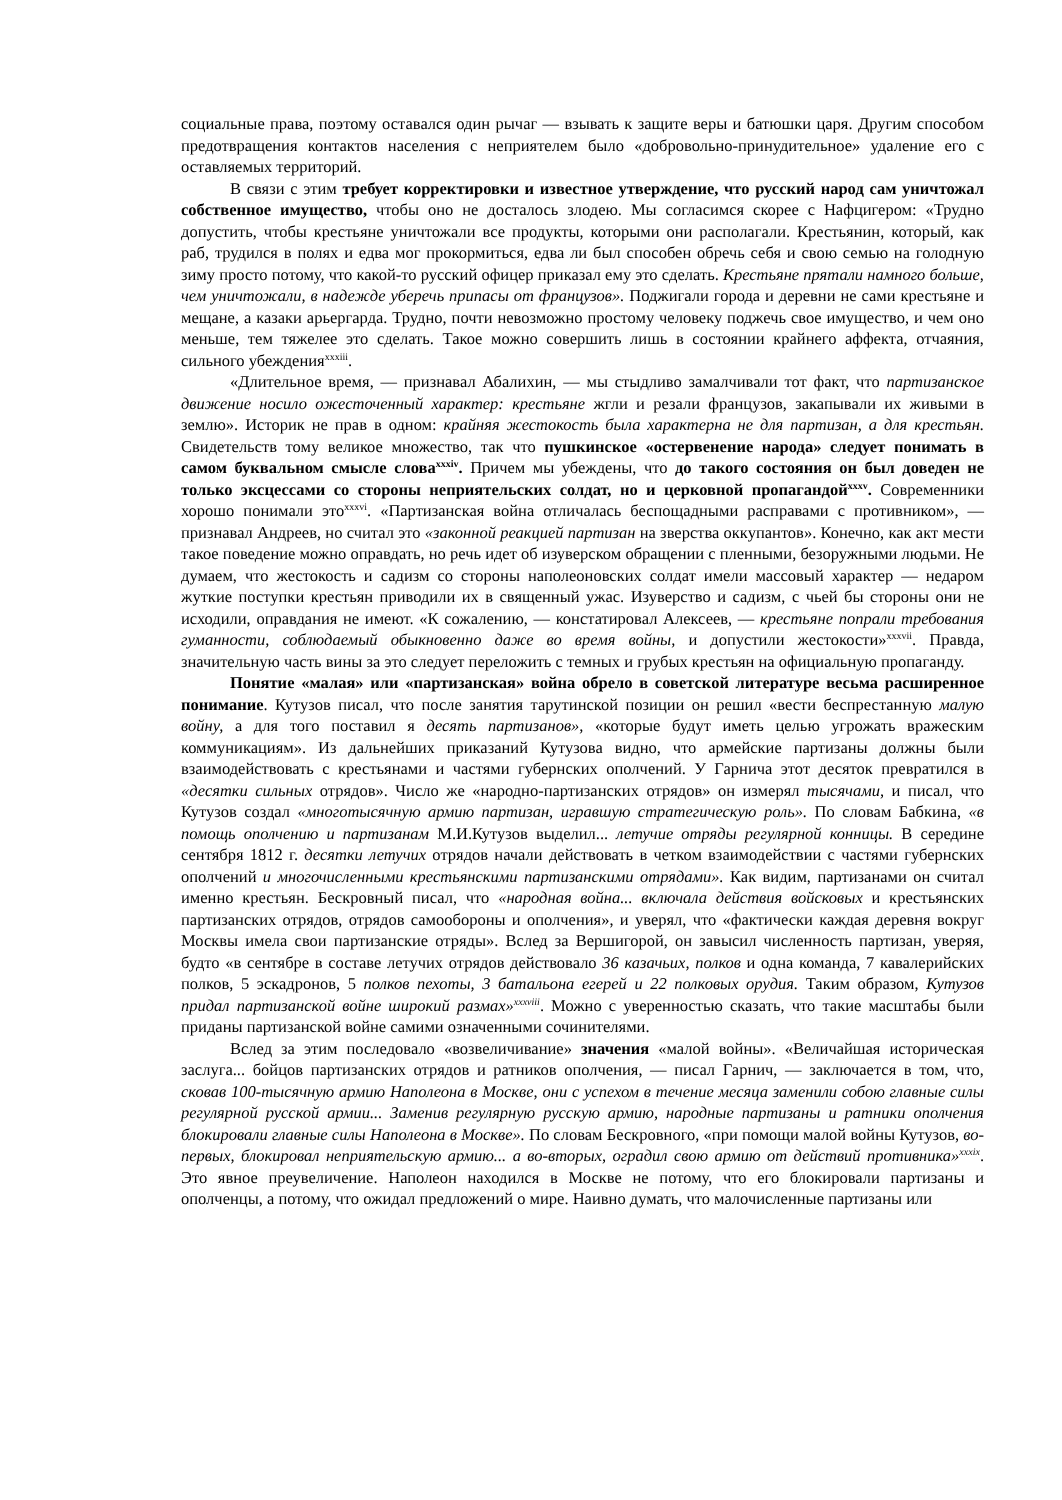социальные права, поэтому оставался один рычаг — взывать к защите веры и батюшки царя. Другим способом предотвращения контактов населения с неприятелем было «добровольно-принудительное» удаление его с оставляемых территорий.
В связи с этим требует корректировки и известное утверждение, что русский народ сам уничтожал собственное имущество, чтобы оно не досталось злодею. Мы согласимся скорее с Нафцигером: «Трудно допустить, чтобы крестьяне уничтожали все продукты, которыми они располагали. Крестьянин, который, как раб, трудился в полях и едва мог прокормиться, едва ли был способен обречь себя и свою семью на голодную зиму просто потому, что какой-то русский офицер приказал ему это сделать. Крестьяне прятали намного больше, чем уничтожали, в надежде уберечь припасы от французов». Поджигали города и деревни не сами крестьяне и мещане, а казаки арьергарда. Трудно, почти невозможно простому человеку поджечь свое имущество, и чем оно меньше, тем тяжелее это сделать. Такое можно совершить лишь в состоянии крайнего аффекта, отчаяния, сильного убеждения<sup>xxxiii</sup>.
«Длительное время, — признавал Абалихин, — мы стыдливо замалчивали тот факт, что партизанское движение носило ожесточенный характер: крестьяне жгли и резали французов, закапывали их живыми в землю». Историк не прав в одном: крайняя жестокость была характерна не для партизан, а для крестьян. Свидетельств тому великое множество, так что пушкинское «остервенение народа» следует понимать в самом буквальном смысле слова<sup>xxxiv</sup>. Причем мы убеждены, что до такого состояния он был доведен не только эксцессами со стороны неприятельских солдат, но и церковной пропагандой<sup>xxxv</sup>. Современники хорошо понимали это<sup>xxxvi</sup>. «Партизанская война отличалась беспощадными расправами с противником», — признавал Андреев, но считал это «законной реакцией партизан на зверства оккупантов». Конечно, как акт мести такое поведение можно оправдать, но речь идет об изуверском обращении с пленными, безоружными людьми. Не думаем, что жестокость и садизм со стороны наполеоновских солдат имели массовый характер — недаром жуткие поступки крестьян приводили их в священный ужас. Изуверство и садизм, с чьей бы стороны они не исходили, оправдания не имеют. «К сожалению, — констатировал Алексеев, — крестьяне попрали требования гуманности, соблюдаемый обыкновенно даже во время войны, и допустили жестокости»<sup>xxxvii</sup>. Правда, значительную часть вины за это следует переложить с темных и грубых крестьян на официальную пропаганду.
Понятие «малая» или «партизанская» война обрело в советской литературе весьма расширенное понимание. Кутузов писал, что после занятия тарутинской позиции он решил «вести беспрестанную малую войну, а для того поставил я десять партизанов», «которые будут иметь целью угрожать вражеским коммуникациям». Из дальнейших приказаний Кутузова видно, что армейские партизаны должны были взаимодействовать с крестьянами и частями губернских ополчений. У Гарнича этот десяток превратился в «десятки сильных отрядов». Число же «народно-партизанских отрядов» он измерял тысячами, и писал, что Кутузов создал «многотысячную армию партизан, игравшую стратегическую роль». По словам Бабкина, «в помощь ополчению и партизанам М.И.Кутузов выделил... летучие отряды регулярной конницы. В середине сентября 1812 г. десятки летучих отрядов начали действовать в четком взаимодействии с частями губернских ополчений и многочисленными крестьянскими партизанскими отрядами». Как видим, партизанами он считал именно крестьян. Бескровный писал, что «народная война... включала действия войсковых и крестьянских партизанских отрядов, отрядов самообороны и ополчения», и уверял, что «фактически каждая деревня вокруг Москвы имела свои партизанские отряды». Вслед за Вершигорой, он завысил численность партизан, уверяя, будто «в сентябре в составе летучих отрядов действовало 36 казачьих, полков и одна команда, 7 кавалерийских полков, 5 эскадронов, 5 полков пехоты, 3 батальона егерей и 22 полковых орудия. Таким образом, Кутузов придал партизанской войне широкий размах»<sup>xxxviii</sup>. Можно с уверенностью сказать, что такие масштабы были приданы партизанской войне самими означенными сочинителями.
Вслед за этим последовало «возвеличивание» значения «малой войны». «Величайшая историческая заслуга... бойцов партизанских отрядов и ратников ополчения, — писал Гарнич, — заключается в том, что, сковав 100-тысячную армию Наполеона в Москве, они с успехом в течение месяца заменили собою главные силы регулярной русской армии... Заменив регулярную русскую армию, народные партизаны и ратники ополчения блокировали главные силы Наполеона в Москве». По словам Бескровного, «при помощи малой войны Кутузов, во-первых, блокировал неприятельскую армию... а во-вторых, оградил свою армию от действий противника»<sup>xxxix</sup>. Это явное преувеличение. Наполеон находился в Москве не потому, что его блокировали партизаны и ополченцы, а потому, что ожидал предложений о мире. Наивно думать, что малочисленные партизаны или